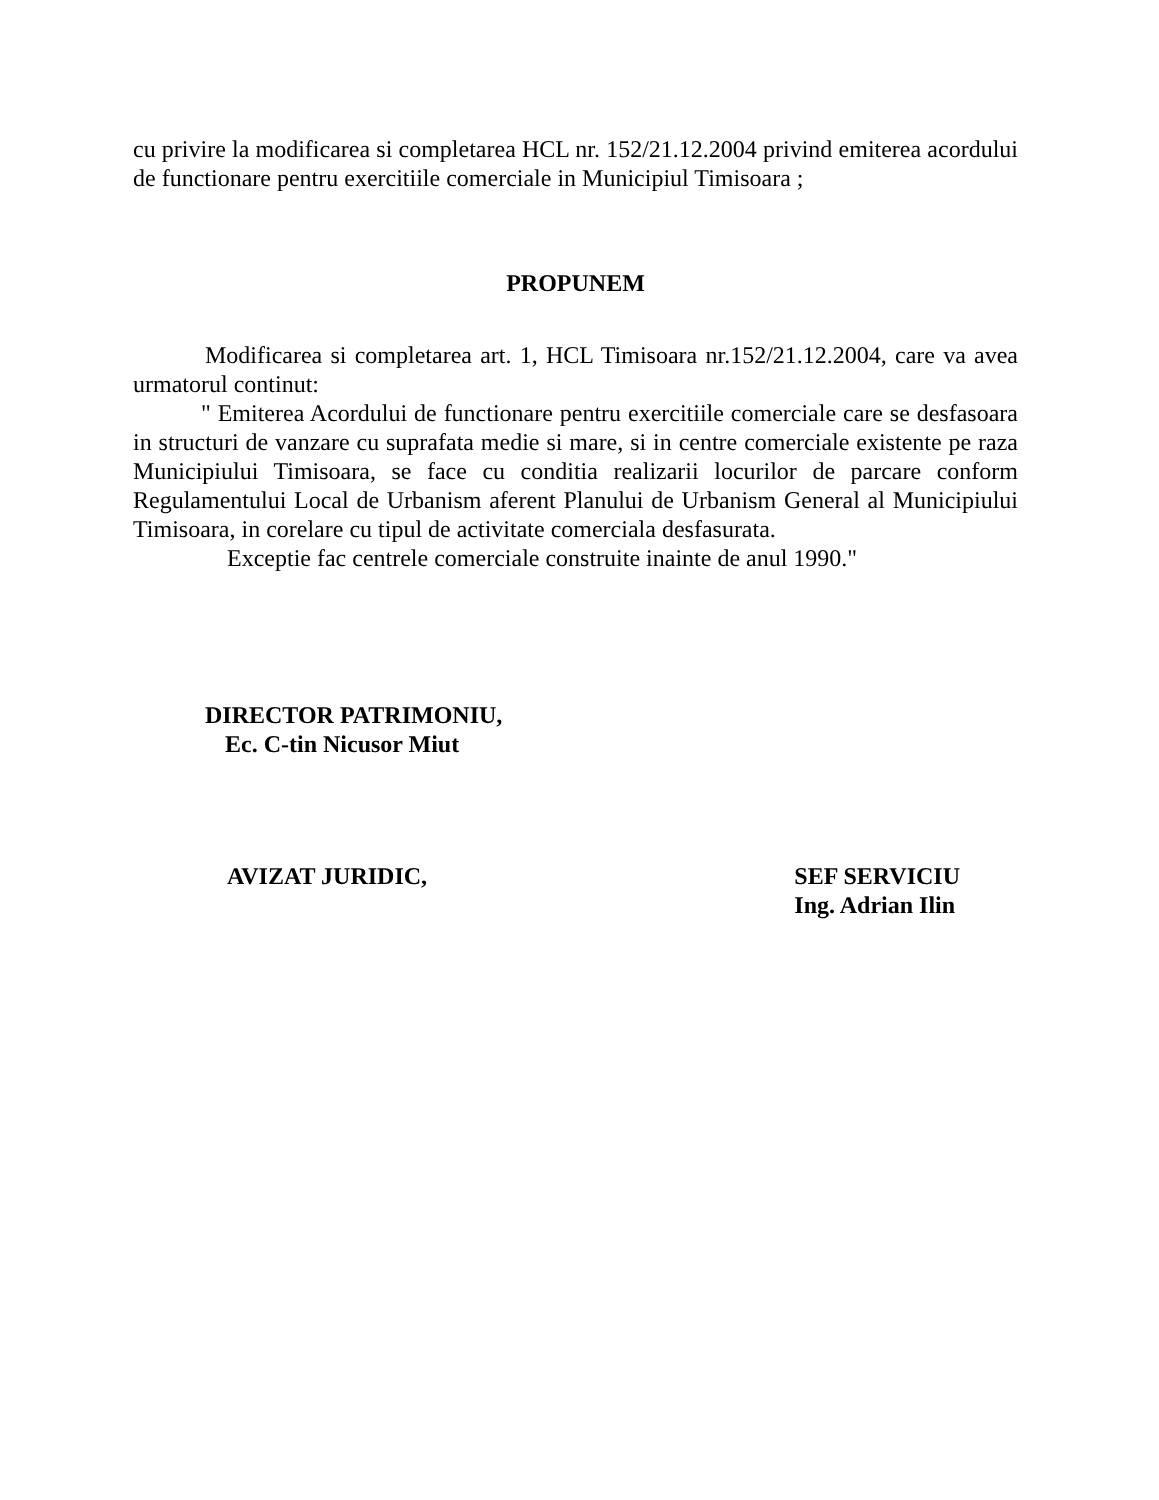cu privire la modificarea si completarea HCL nr. 152/21.12.2004 privind emiterea acordului de functionare pentru exercitiile comerciale in Municipiul Timisoara ;
PROPUNEM
Modificarea si completarea art. 1, HCL Timisoara nr.152/21.12.2004, care va avea urmatorul continut:
" Emiterea Acordului de functionare pentru exercitiile comerciale care se desfasoara in structuri de vanzare cu suprafata medie si mare, si in centre comerciale existente pe raza Municipiului Timisoara, se face cu conditia realizarii locurilor de parcare conform Regulamentului Local de Urbanism aferent Planului de Urbanism General al Municipiului Timisoara, in corelare cu tipul de activitate comerciala desfasurata.
Exceptie fac centrele comerciale construite inainte de anul 1990."
DIRECTOR PATRIMONIU,
Ec. C-tin Nicusor Miut
AVIZAT JURIDIC, SEF SERVICIU
Ing. Adrian Ilin